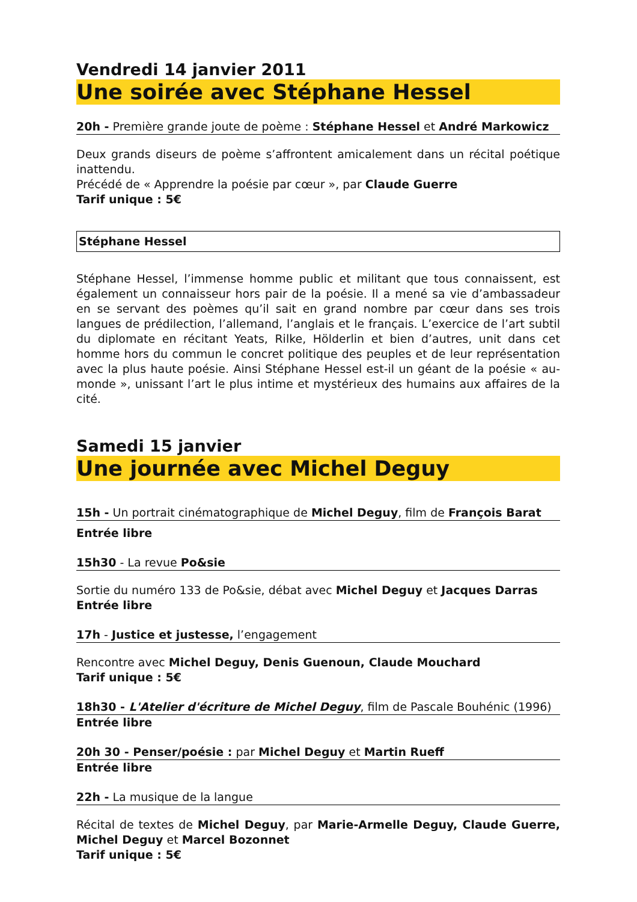Vendredi 14 janvier 2011
Une soirée avec Stéphane Hessel
20h - Première grande joute de poème : Stéphane Hessel et André Markowicz
Deux grands diseurs de poème s’affrontent amicalement dans un récital poétique inattendu.
Précédé de « Apprendre la poésie par cœur », par Claude Guerre
Tarif unique : 5€
Stéphane Hessel
Stéphane Hessel, l’immense homme public et militant que tous connaissent, est également un connaisseur hors pair de la poésie. Il a mené sa vie d’ambassadeur en se servant des poèmes qu’il sait en grand nombre par cœur dans ses trois langues de prédilection, l’allemand, l’anglais et le français. L’exercice de l’art subtil du diplomate en récitant Yeats, Rilke, Hölderlin et bien d’autres, unit dans cet homme hors du commun le concret politique des peuples et de leur représentation avec la plus haute poésie. Ainsi Stéphane Hessel est-il un géant de la poésie « au-monde », unissant l’art le plus intime et mystérieux des humains aux affaires de la cité.
Samedi 15 janvier
Une journée avec Michel Deguy
15h - Un portrait cinématographique de Michel Deguy, film de François Barat
Entrée libre
15h30 - La revue Po&sie
Sortie du numéro 133 de Po&sie, débat avec Michel Deguy et Jacques Darras
Entrée libre
17h - Justice et justesse, l’engagement
Rencontre avec Michel Deguy, Denis Guenoun, Claude Mouchard
Tarif unique : 5€
18h30 - L'Atelier d'écriture de Michel Deguy, film de Pascale Bouhénic (1996)
Entrée libre
20h 30 - Penser/poésie : par Michel Deguy et Martin Rueff
Entrée libre
22h - La musique de la langue
Récital de textes de Michel Deguy, par Marie-Armelle Deguy, Claude Guerre, Michel Deguy et Marcel Bozonnet
Tarif unique : 5€